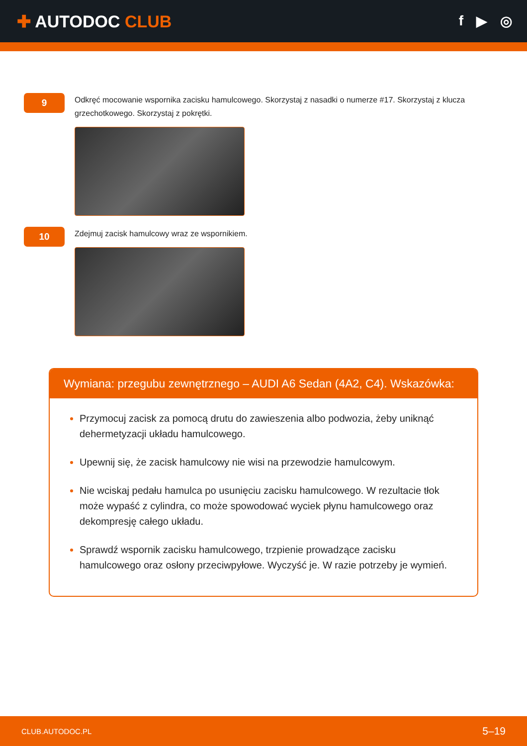✚ AUTODOC CLUB
f ▶ ◎
9
Odkręć mocowanie wspornika zacisku hamulcowego. Skorzystaj z nasadki o numerze #17. Skorzystaj z klucza grzechotkowego. Skorzystaj z pokrętki.
10
Zdejmuj zacisk hamulcowy wraz ze wspornikiem.
Wymiana: przegubu zewnętrznego – AUDI A6 Sedan (4A2, C4). Wskazówka:
Przymocuj zacisk za pomocą drutu do zawieszenia albo podwozia, żeby uniknąć dehermetyzacji układu hamulcowego.
Upewnij się, że zacisk hamulcowy nie wisi na przewodzie hamulcowym.
Nie wciskaj pedału hamulca po usunięciu zacisku hamulcowego. W rezultacie tłok może wypaść z cylindra, co może spowodować wyciek płynu hamulcowego oraz dekompresję całego układu.
Sprawdź wspornik zacisku hamulcowego, trzpienie prowadzące zacisku hamulcowego oraz osłony przeciwpyłowe. Wyczyść je. W razie potrzeby je wymień.
CLUB.AUTODOC.PL 5–19